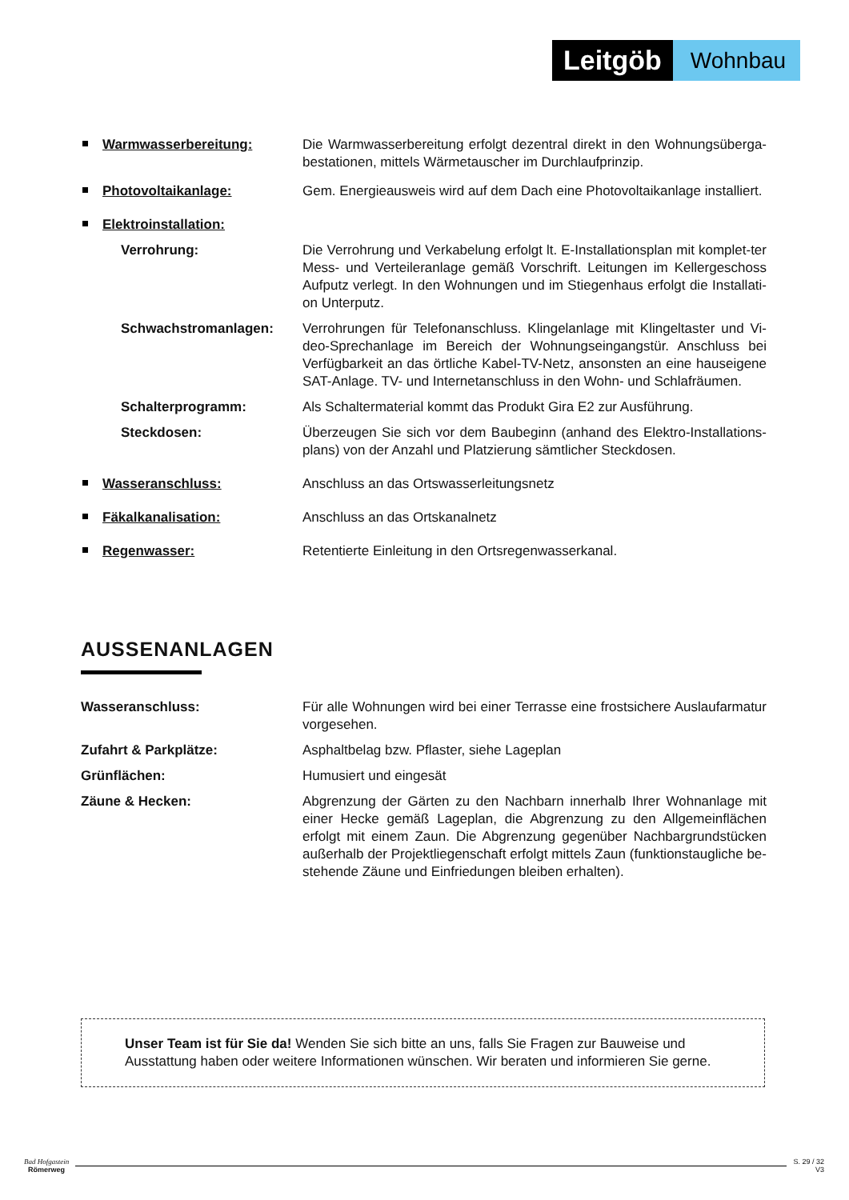Leitgöb
Wohnbau
Warmwasserbereitung: Die Warmwasserbereitung erfolgt dezentral direkt in den Wohnungsüberga-bestationen, mittels Wärmetauscher im Durchlaufprinzip.
Photovoltaikanlage: Gem. Energieausweis wird auf dem Dach eine Photovoltaikanlage installiert.
Elektroinstallation:
Verrohrung: Die Verrohrung und Verkabelung erfolgt lt. E-Installationsplan mit komplet-ter Mess- und Verteileranlage gemäß Vorschrift. Leitungen im Kellergeschoss Aufputz verlegt. In den Wohnungen und im Stiegenhaus erfolgt die Installati-on Unterputz.
Schwachstromanlagen: Verrohrungen für Telefonanschluss. Klingelanlage mit Klingeltaster und Vi-deo-Sprechanlage im Bereich der Wohnungseingangstür. Anschluss bei Verfügbarkeit an das örtliche Kabel-TV-Netz, ansonsten an eine hauseigene SAT-Anlage. TV- und Internetanschluss in den Wohn- und Schlafräumen.
Schalterprogramm: Als Schaltermaterial kommt das Produkt Gira E2 zur Ausführung.
Steckdosen: Überzeugen Sie sich vor dem Baubeginn (anhand des Elektro-Installations-plans) von der Anzahl und Platzierung sämtlicher Steckdosen.
Wasseranschluss: Anschluss an das Ortswasserleitungsnetz
Fäkalkanalisation: Anschluss an das Ortskanalnetz
Regenwasser: Retentierte Einleitung in den Ortsregenwasserkanal.
AUSSENANLAGEN
Wasseranschluss: Für alle Wohnungen wird bei einer Terrasse eine frostsichere Auslaufarmatur vorgesehen.
Zufahrt & Parkplätze: Asphaltbelag bzw. Pflaster, siehe Lageplan
Grünflächen: Humusiert und eingesät
Zäune & Hecken: Abgrenzung der Gärten zu den Nachbarn innerhalb Ihrer Wohnanlage mit einer Hecke gemäß Lageplan, die Abgrenzung zu den Allgemeinflächen erfolgt mit einem Zaun. Die Abgrenzung gegenüber Nachbargrundstücken außerhalb der Projektliegenschaft erfolgt mittels Zaun (funktionstaugliche be-stehende Zäune und Einfriedungen bleiben erhalten).
Unser Team ist für Sie da! Wenden Sie sich bitte an uns, falls Sie Fragen zur Bauweise und Ausstattung haben oder weitere Informationen wünschen. Wir beraten und informieren Sie gerne.
Bad Hofgastein
Römerweg
S. 29 / 32
V3